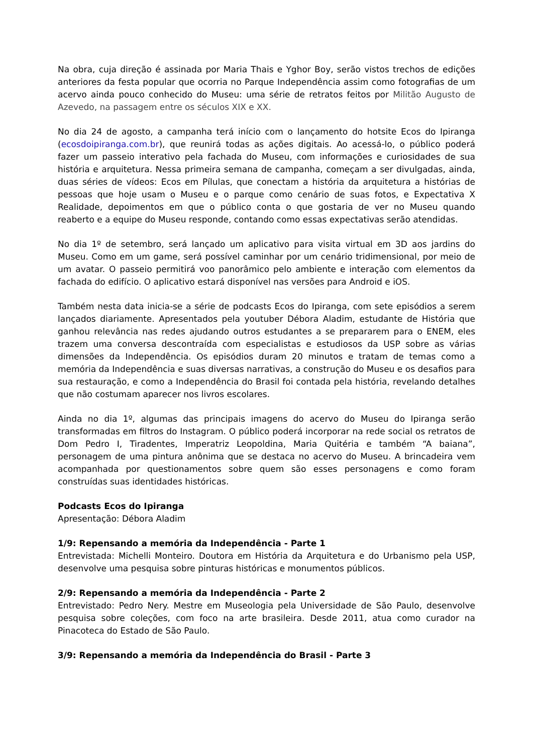Na obra, cuja direção é assinada por Maria Thais e Yghor Boy, serão vistos trechos de edições anteriores da festa popular que ocorria no Parque Independência assim como fotografias de um acervo ainda pouco conhecido do Museu: uma série de retratos feitos por Militão Augusto de Azevedo, na passagem entre os séculos XIX e XX.
No dia 24 de agosto, a campanha terá início com o lançamento do hotsite Ecos do Ipiranga (ecosdoipiranga.com.br), que reunirá todas as ações digitais. Ao acessá-lo, o público poderá fazer um passeio interativo pela fachada do Museu, com informações e curiosidades de sua história e arquitetura. Nessa primeira semana de campanha, começam a ser divulgadas, ainda, duas séries de vídeos: Ecos em Pílulas, que conectam a história da arquitetura a histórias de pessoas que hoje usam o Museu e o parque como cenário de suas fotos, e Expectativa X Realidade, depoimentos em que o público conta o que gostaria de ver no Museu quando reaberto e a equipe do Museu responde, contando como essas expectativas serão atendidas.
No dia 1º de setembro, será lançado um aplicativo para visita virtual em 3D aos jardins do Museu. Como em um game, será possível caminhar por um cenário tridimensional, por meio de um avatar. O passeio permitirá voo panorâmico pelo ambiente e interação com elementos da fachada do edifício. O aplicativo estará disponível nas versões para Android e iOS.
Também nesta data inicia-se a série de podcasts Ecos do Ipiranga, com sete episódios a serem lançados diariamente. Apresentados pela youtuber Débora Aladim, estudante de História que ganhou relevância nas redes ajudando outros estudantes a se prepararem para o ENEM, eles trazem uma conversa descontraída com especialistas e estudiosos da USP sobre as várias dimensões da Independência. Os episódios duram 20 minutos e tratam de temas como a memória da Independência e suas diversas narrativas, a construção do Museu e os desafios para sua restauração, e como a Independência do Brasil foi contada pela história, revelando detalhes que não costumam aparecer nos livros escolares.
Ainda no dia 1º, algumas das principais imagens do acervo do Museu do Ipiranga serão transformadas em filtros do Instagram. O público poderá incorporar na rede social os retratos de Dom Pedro I, Tiradentes, Imperatriz Leopoldina, Maria Quitéria e também “A baiana”, personagem de uma pintura anônima que se destaca no acervo do Museu. A brincadeira vem acompanhada por questionamentos sobre quem são esses personagens e como foram construídas suas identidades históricas.
Podcasts Ecos do Ipiranga
Apresentação: Débora Aladim
1/9: Repensando a memória da Independência - Parte 1
Entrevistada: Michelli Monteiro. Doutora em História da Arquitetura e do Urbanismo pela USP, desenvolve uma pesquisa sobre pinturas históricas e monumentos públicos.
2/9: Repensando a memória da Independência - Parte 2
Entrevistado: Pedro Nery. Mestre em Museologia pela Universidade de São Paulo, desenvolve pesquisa sobre coleções, com foco na arte brasileira. Desde 2011, atua como curador na Pinacoteca do Estado de São Paulo.
3/9: Repensando a memória da Independência do Brasil - Parte 3